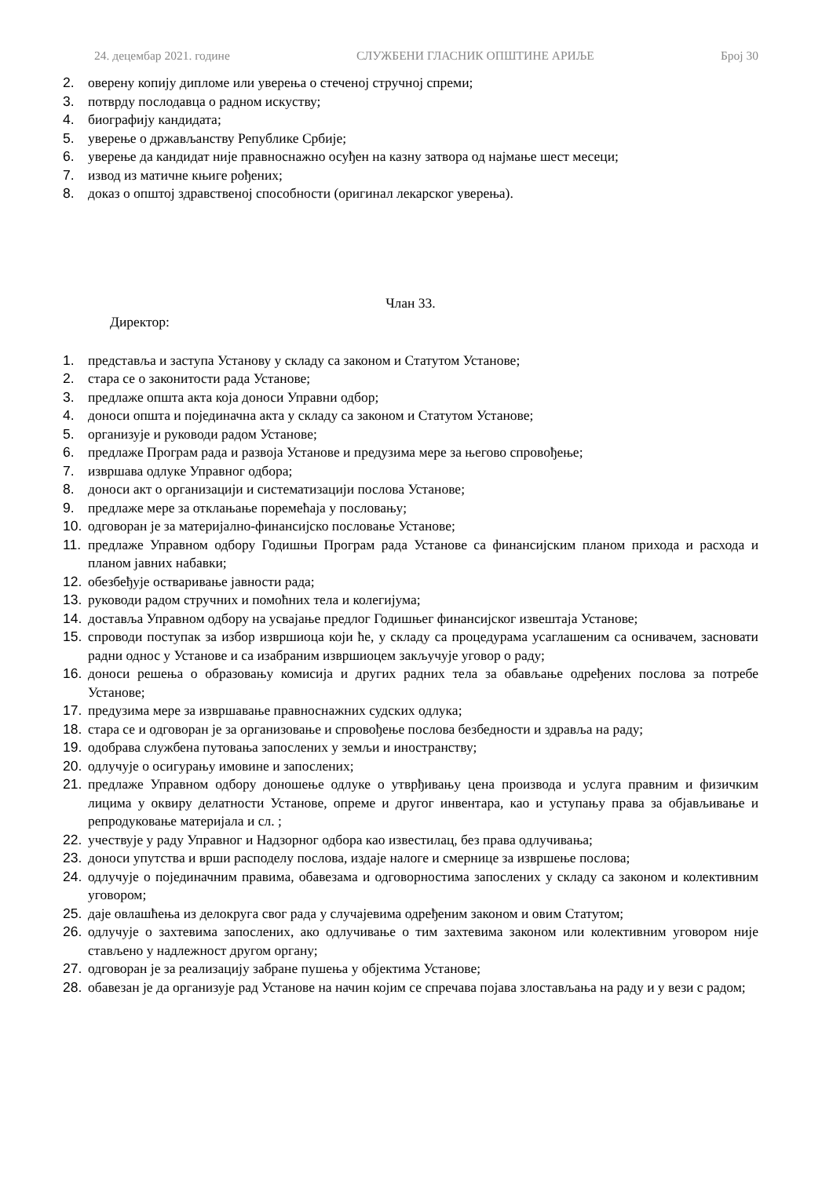24. децембар 2021. године СЛУЖБЕНИ ГЛАСНИК ОПШТИНЕ АРИЉЕ Број 30
2. оверену копију дипломе или уверења о стеченој стручној спреми;
3. потврду послодавца о радном искуству;
4. биографију кандидата;
5. уверење о држављанству Републике Србије;
6. уверење да кандидат није правноснажно осуђен на казну затвора од најмање шест месеци;
7. извод из матичне књиге рођених;
8. доказ о општој здравственој способности (оригинал лекарског уверења).
Члан 33.
Директор:
1. представља и заступа Установу у складу са законом и Статутом Установе;
2. стара се о законитости рада Установе;
3. предлаже општа акта која доноси Управни одбор;
4. доноси општа и појединачна акта у складу са законом и Статутом Установе;
5. организује и руководи радом Установе;
6. предлаже Програм рада и развоја Установе и предузима мере за његово спровођење;
7. извршава одлуке Управног одбора;
8. доноси акт о организацији и систематизацији послова Установе;
9. предлаже мере за отклањање поремећаја у пословању;
10. одговоран је за материјално-финансијско пословање Установе;
11. предлаже Управном одбору Годишњи Програм рада Установе са финансијским планом прихода и расхода и планом јавних набавки;
12. обезбеђује остваривање јавности рада;
13. руководи радом стручних и помоћних тела и колегијума;
14. доставља Управном одбору на усвајање предлог Годишњег финансијског извештаја Установе;
15. спроводи поступак за избор извршиоца који ће, у складу са процедурама усаглашеним са оснивачем, засновати радни однос у Установе и са изабраним извршиоцем закључује уговор о раду;
16. доноси решења о образовању комисија и других радних тела за обављање одређених послова за потребе Установе;
17. предузима мере за извршавање правноснажних судских одлука;
18. стара се и одговоран је за организовање и спровођење послова безбедности и здравља на раду;
19. одобрава службена путовања запослених у земљи и иностранству;
20. одлучује о осигурању имовине и запослених;
21. предлаже Управном одбору доношење одлуке о утврђивању цена производа и услуга правним и физичким лицима у оквиру делатности Установе, опреме и другог инвентара, као и уступању права за објављивање и репродуковање материјала и сл. ;
22. учествује у раду Управног и Надзорног одбора као известилац, без права одлучивања;
23. доноси упутства и врши расподелу послова, издаје налоге и смернице за извршење послова;
24. одлучује о појединачним правима, обавезама и одговорностима запослених у складу са законом и колективним уговором;
25. даје овлашћења из делокруга свог рада у случајевима одређеним законом и овим Статутом;
26. одлучује о захтевима запослених, ако одлучивање о тим захтевима законом или колективним уговором није стављено у надлежност другом органу;
27. одговоран је за реализацију забране пушења у објектима Установе;
28. обавезан је да организује рад Установе на начин којим се спречава појава злостављања на раду и у вези с радом;